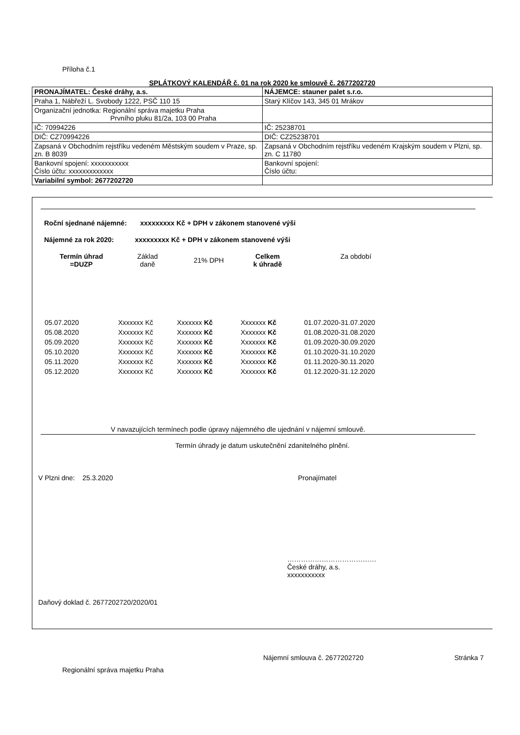Příloha č.1
SPLÁTKOVÝ KALENDÁŘ č. 01 na rok 2020 ke smlouvě č. 2677202720
| PRONAJÍMATEL: České dráhy, a.s. | NÁJEMCE: stauner palet s.r.o. |
| Praha 1, Nábřeží L. Svobody 1222, PSČ 110 15 | Starý Klíčov 143, 345 01 Mrákov |
| Organizační jednotka: Regionální správa majetku Praha Prvního pluku 81/2a, 103 00 Praha | |
| IČ: 70994226 | IČ: 25238701 |
| DIČ: CZ70994226 | DIČ: CZ25238701 |
| Zapsaná v Obchodním rejstříku vedeném Městským soudem v Praze, sp. zn. B 8039 | Zapsaná v Obchodním rejstříku vedeném Krajským soudem v Plzni, sp. zn. C 11780 |
| Bankovní spojení: xxxxxxxxxxx Číslo účtu: xxxxxxxxxxxxx | Bankovní spojení: Číslo účtu: |
| Variabilní symbol: 2677202720 | |
Roční sjednané nájemné: xxxxxxxxx Kč + DPH v zákonem stanovené výši
Nájemné za rok 2020: xxxxxxxxx Kč + DPH v zákonem stanovené výši
| Termín úhrad =DUZP | Základ daně | 21% DPH | Celkem k úhradě | Za období |
| --- | --- | --- | --- | --- |
| 05.07.2020 | Xxxxxxx Kč | Xxxxxxx Kč | Xxxxxxx Kč | 01.07.2020-31.07.2020 |
| 05.08.2020 | Xxxxxxx Kč | Xxxxxxx Kč | Xxxxxxx Kč | 01.08.2020-31.08.2020 |
| 05.09.2020 | Xxxxxxx Kč | Xxxxxxx Kč | Xxxxxxx Kč | 01.09.2020-30.09.2020 |
| 05.10.2020 | Xxxxxxx Kč | Xxxxxxx Kč | Xxxxxxx Kč | 01.10.2020-31.10.2020 |
| 05.11.2020 | Xxxxxxx Kč | Xxxxxxx Kč | Xxxxxxx Kč | 01.11.2020-30.11.2020 |
| 05.12.2020 | Xxxxxxx Kč | Xxxxxxx Kč | Xxxxxxx Kč | 01.12.2020-31.12.2020 |
V navazujících termínech podle úpravy nájemného dle ujednání v nájemní smlouvě.
Termín úhrady je datum uskutečnění zdanitelného plnění.
V Plzni dne: 25.3.2020 Pronajímatel
…………………………………
České dráhy, a.s.
xxxxxxxxxxx
Daňový doklad č. 2677202720/2020/01
Regionální správa majetku Praha
Nájemní smlouva č. 2677202720 Stránka 7